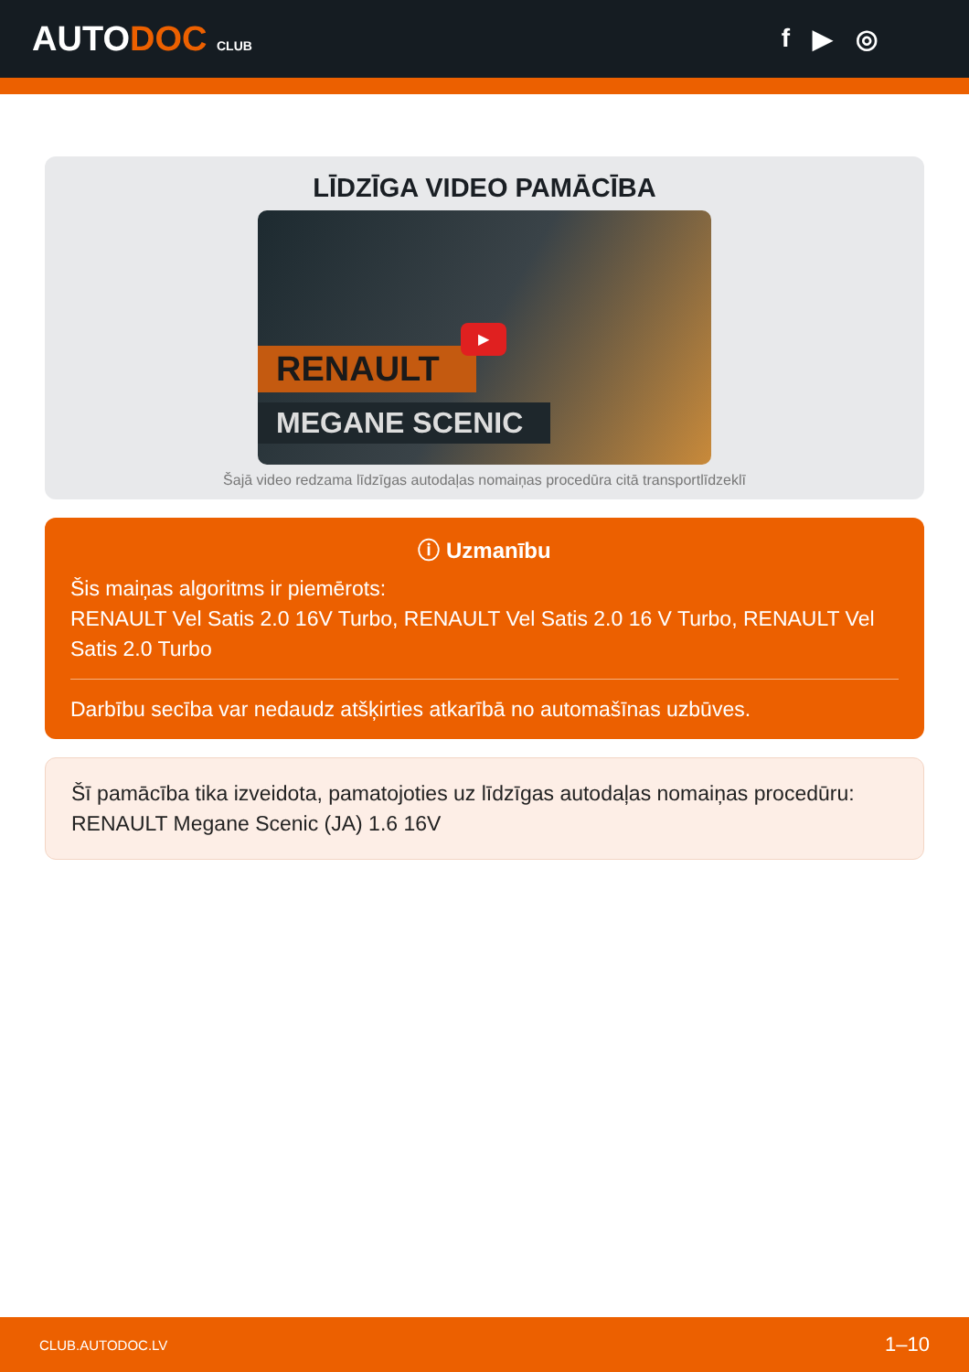AUTODOC CLUB
f ▶ ◎
LĪDZĪGA VIDEO PAMĀCĪBA
RENAULT
MEGANE SCENIC
▶
Šajā video redzama līdzīgas autodaļas nomaiņas procedūra citā transportlīdzeklī
ⓘ Uzmanību
Šis maiņas algoritms ir piemērots:
RENAULT Vel Satis 2.0 16V Turbo, RENAULT Vel Satis 2.0 16 V Turbo, RENAULT Vel Satis 2.0 Turbo
Darbību secība var nedaudz atšķirties atkarībā no automašīnas uzbūves.
Šī pamācība tika izveidota, pamatojoties uz līdzīgas autodaļas nomaiņas procedūru: RENAULT Megane Scenic (JA) 1.6 16V
CLUB.AUTODOC.LV 1–10